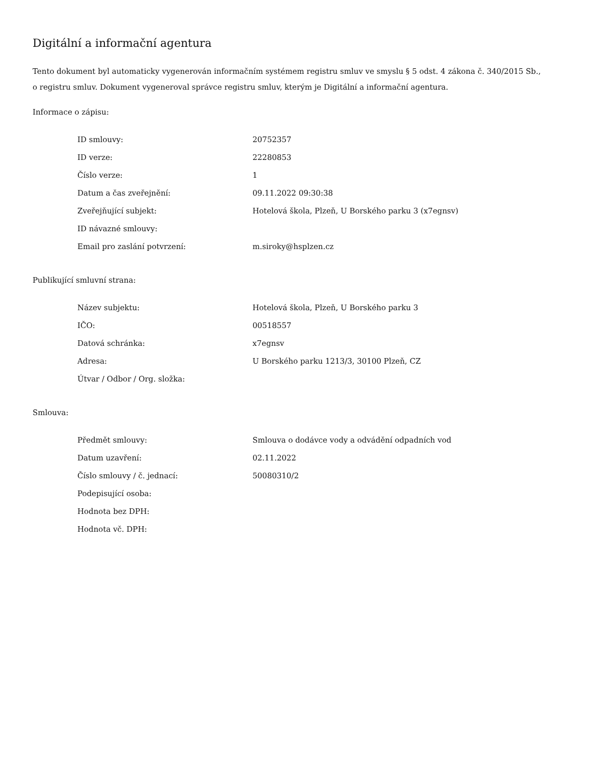Digitální a informační agentura
Tento dokument byl automaticky vygenerován informačním systémem registru smluv ve smyslu § 5 odst. 4 zákona č. 340/2015 Sb., o registru smluv. Dokument vygeneroval správce registru smluv, kterým je Digitální a informační agentura.
Informace o zápisu:
| ID smlouvy: | 20752357 |
| ID verze: | 22280853 |
| Číslo verze: | 1 |
| Datum a čas zveřejnění: | 09.11.2022 09:30:38 |
| Zveřejňující subjekt: | Hotelová škola, Plzeň, U Borského parku 3 (x7egnsv) |
| ID návazné smlouvy: | |
| Email pro zaslání potvrzení: | m.siroky@hsplzen.cz |
Publikující smluvní strana:
| Název subjektu: | Hotelová škola, Plzeň, U Borského parku 3 |
| IČO: | 00518557 |
| Datová schránka: | x7egnsv |
| Adresa: | U Borského parku 1213/3, 30100 Plzeň, CZ |
| Útvar / Odbor / Org. složka: | |
Smlouva:
| Předmět smlouvy: | Smlouva o dodávce vody a odvádění odpadních vod |
| Datum uzavření: | 02.11.2022 |
| Číslo smlouvy / č. jednací: | 50080310/2 |
| Podepisující osoba: | |
| Hodnota bez DPH: | |
| Hodnota vč. DPH: | |